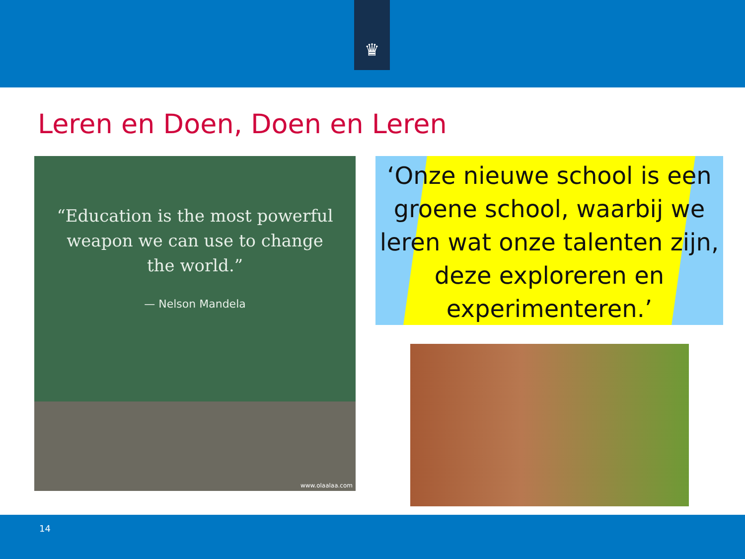♛
Leren en Doen, Doen en Leren
“Education is the most powerful weapon we can use to change the world.”
— Nelson Mandela
www.olaalaa.com
‘Onze nieuwe school is een groene school, waarbij we leren wat onze talenten zijn, deze exploreren en experimenteren.’
14